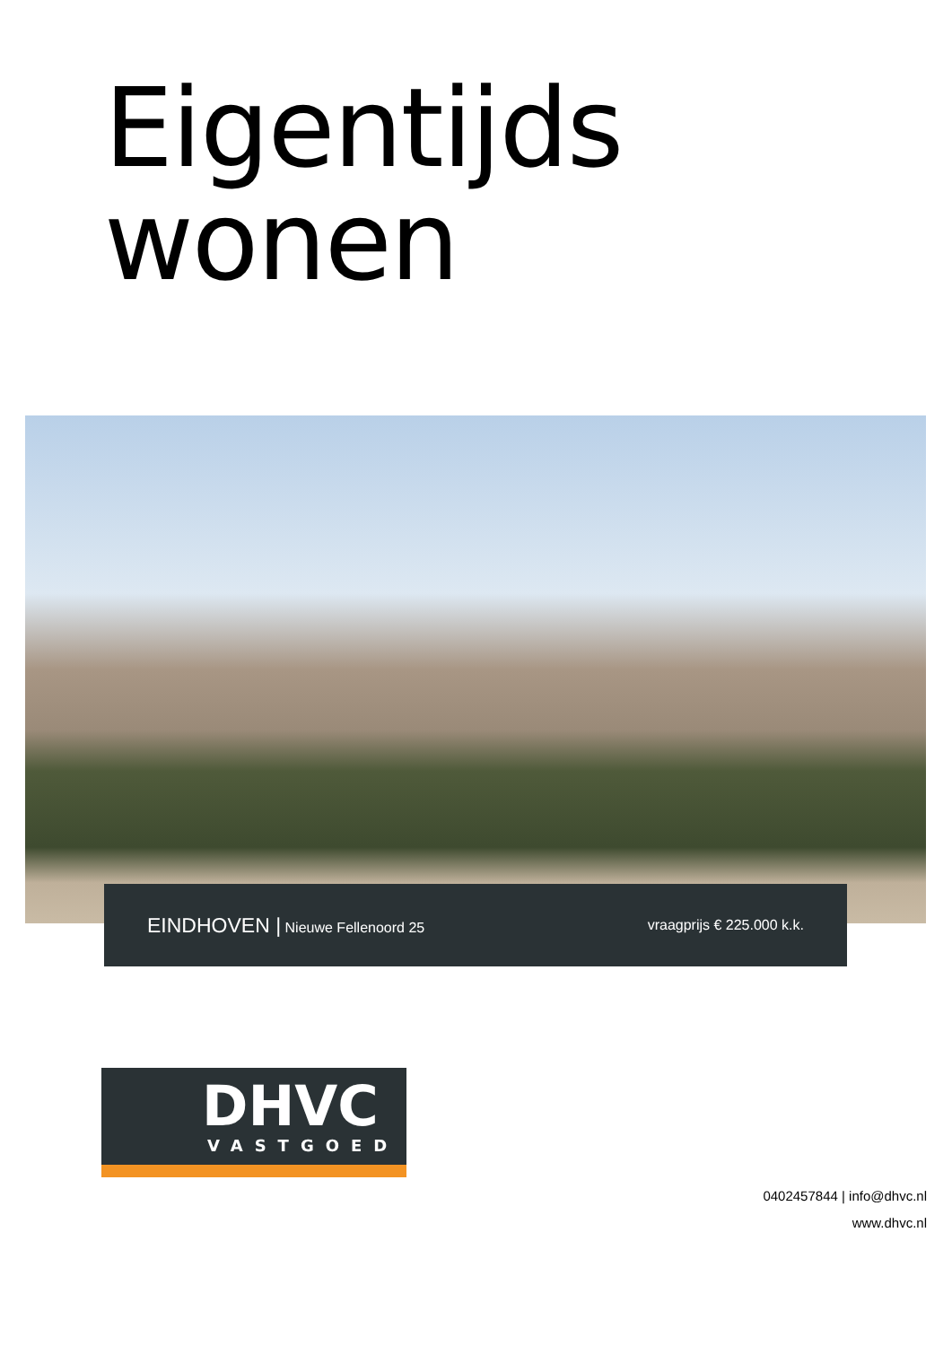Eigentijds
wonen
EINDHOVEN | Nieuwe Fellenoord 25
vraagprijs € 225.000 k.k.
DHVC
VASTGOED
0402457844 | info@dhvc.nl
www.dhvc.nl